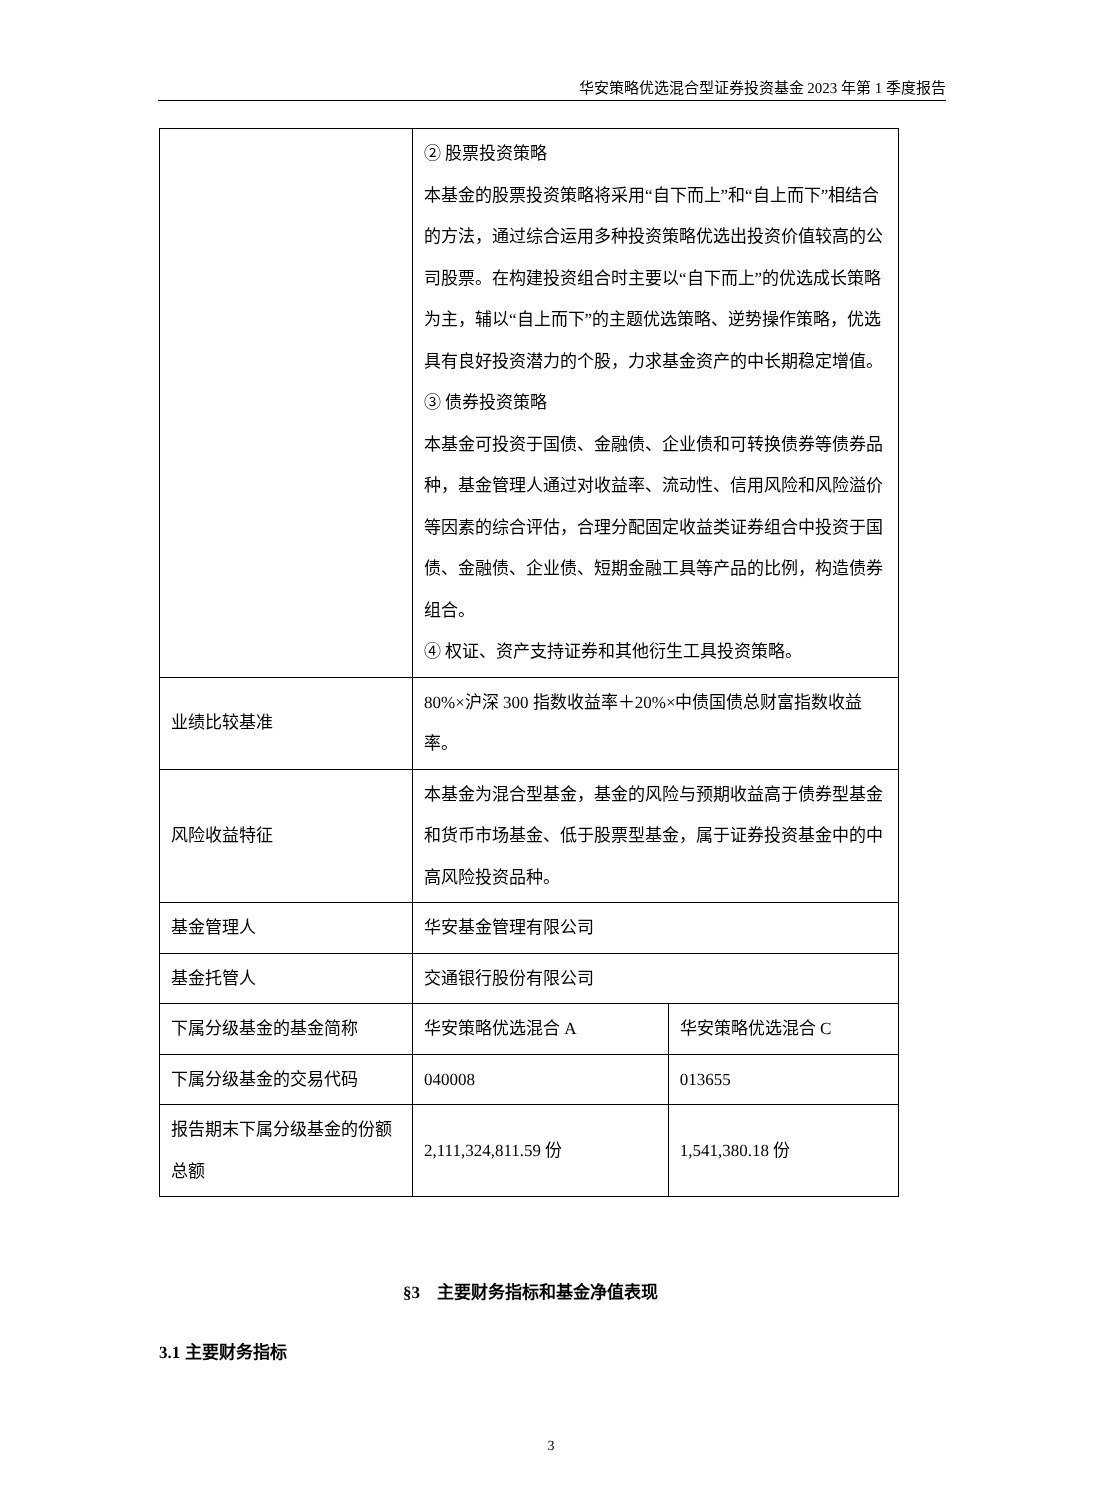华安策略优选混合型证券投资基金 2023 年第 1 季度报告
| | ② 股票投资策略 本基金的股票投资策略将采用“自下而上”和“自上而下”相结合的方法，通过综合运用多种投资策略优选出投资价值较高的公司股票。在构建投资组合时主要以“自下而上”的优选成长策略为主，辅以“自上而下”的主题优选策略、逆势操作策略，优选具有良好投资潜力的个股，力求基金资产的中长期稳定增值。 ③ 债券投资策略 本基金可投资于国债、金融债、企业债和可转换债券等债券品种，基金管理人通过对收益率、流动性、信用风险和风险溢价等因素的综合评估，合理分配固定收益类证券组合中投资于国债、金融债、企业债、短期金融工具等产品的比例，构造债券组合。 ④ 权证、资产支持证券和其他衍生工具投资策略。 | |
| 业绩比较基准 | 80%×沪深 300 指数收益率＋20%×中债国债总财富指数收益率。 | |
| 风险收益特征 | 本基金为混合型基金，基金的风险与预期收益高于债券型基金和货币市场基金、低于股票型基金，属于证券投资基金中的中高风险投资品种。 | |
| 基金管理人 | 华安基金管理有限公司 | |
| 基金托管人 | 交通银行股份有限公司 | |
| 下属分级基金的基金简称 | 华安策略优选混合 A | 华安策略优选混合 C |
| 下属分级基金的交易代码 | 040008 | 013655 |
| 报告期末下属分级基金的份额总额 | 2,111,324,811.59 份 | 1,541,380.18 份 |
§3　主要财务指标和基金净值表现
3.1 主要财务指标
3